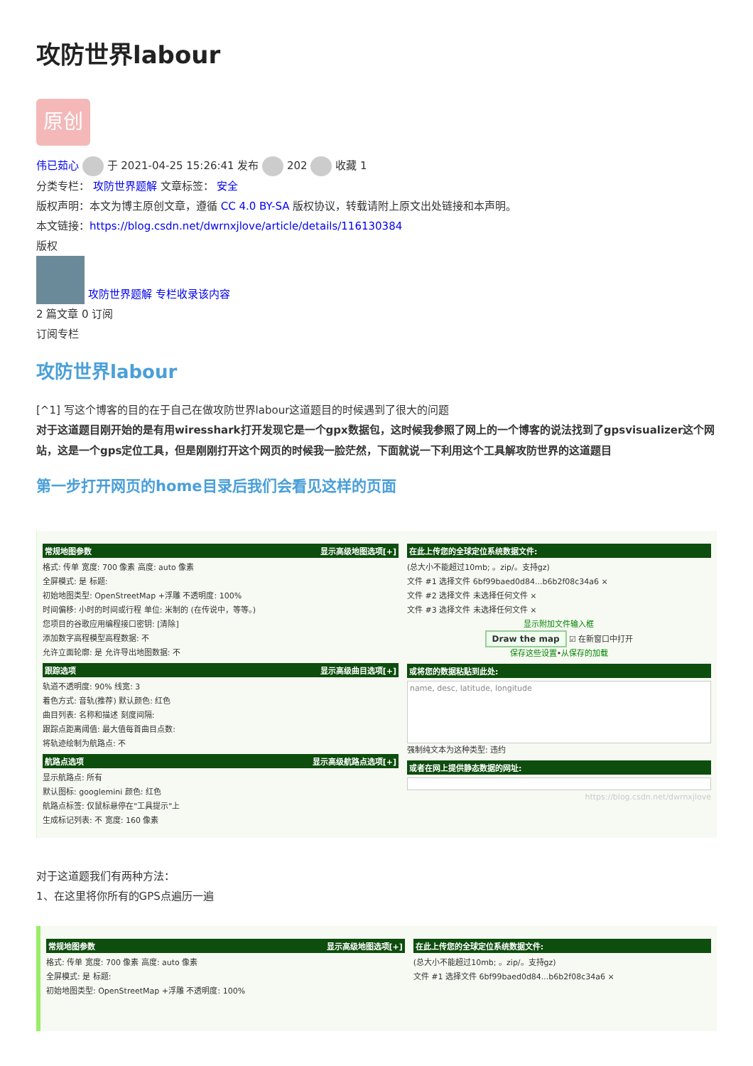攻防世界labour
原创
伟已茹心 于 2021-04-25 15:26:41 发布 202 收藏 1
分类专栏： 攻防世界题解 文章标签： 安全
版权声明：本文为博主原创文章，遵循 CC 4.0 BY-SA 版权协议，转载请附上原文出处链接和本声明。
本文链接：https://blog.csdn.net/dwrnxjlove/article/details/116130384
版权
攻防世界题解 专栏收录该内容
2 篇文章 0 订阅
订阅专栏
攻防世界labour
[^1] 写这个博客的目的在于自己在做攻防世界labour这道题目的时候遇到了很大的问题
对于这道题目刚开始的是有用wiresshark打开发现它是一个gpx数据包，这时候我参照了网上的一个博客的说法找到了gpsvisualizer这个网站，这是一个gps定位工具，但是刚刚打开这个网页的时候我一脸茫然，下面就说一下利用这个工具解攻防世界的这道题目
第一步打开网页的home目录后我们会看见这样的页面
常规地图参数 显示高级地图选项[+]
格式: 传单 宽度: 700 像素 高度: auto 像素
全屏模式: 是 标题:
初始地图类型: OpenStreetMap +浮雕 不透明度: 100%
时间偏移: 小时的时间或行程 单位: 米制的 (在传说中，等等。)
您项目的谷歌应用编程接口密钥: [清除]
添加数字高程模型高程数据: 不
允许立面轮廓: 是 允许导出地图数据: 不
跟踪选项 显示高级曲目选项[+]
轨道不透明度: 90% 线宽: 3
着色方式: 音轨(推荐) 默认颜色: 红色
曲目列表: 名称和描述 刻度间隔:
跟踪点距离阈值: 最大值每首曲目点数:
将轨迹绘制为航路点: 不
航路点选项 显示高级航路点选项[+]
显示航路点: 所有
默认图标: googlemini 颜色: 红色
航路点标签: 仅鼠标悬停在"工具提示"上
生成标记列表: 不 宽度: 160 像素
在此上传您的全球定位系统数据文件:
(总大小不能超过10mb; 。zip/。支持gz)
文件 #1 选择文件 6bf99baed0d84...b6b2f08c34a6 ×
文件 #2 选择文件 未选择任何文件 ×
文件 #3 选择文件 未选择任何文件 ×
显示附加文件输入框
Draw the map ☑ 在新窗口中打开
保存这些设置•从保存的加载
或将您的数据粘贴到此处:
name, desc, latitude, longitude
强制纯文本为这种类型: 违约
或者在网上提供静态数据的网址:
https://blog.csdn.net/dwrnxjlove
对于这道题我们有两种方法：
1、在这里将你所有的GPS点遍历一遍
常规地图参数 显示高级地图选项[+]
格式: 传单 宽度: 700 像素 高度: auto 像素
全屏模式: 是 标题:
初始地图类型: OpenStreetMap +浮雕 不透明度: 100%
在此上传您的全球定位系统数据文件:
(总大小不能超过10mb; 。zip/。支持gz)
文件 #1 选择文件 6bf99baed0d84...b6b2f08c34a6 ×